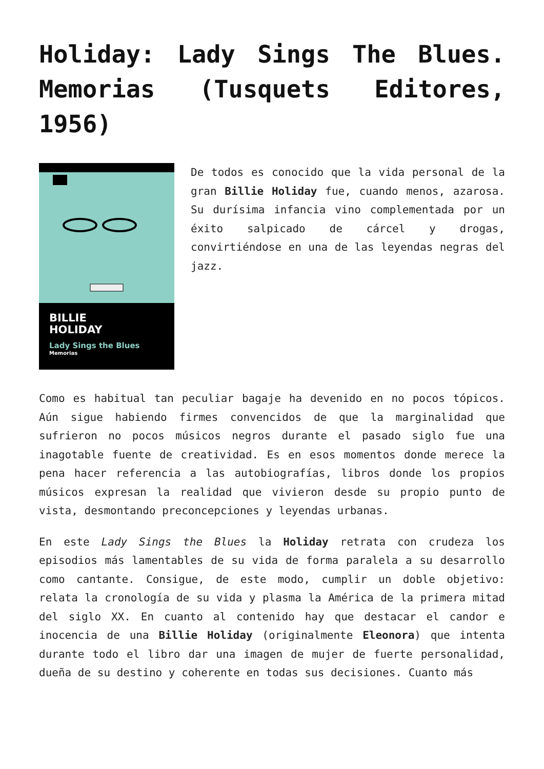Holiday: Lady Sings The Blues. Memorias (Tusquets Editores, 1956)
BILLIE
HOLIDAY
Lady Sings the Blues
Memorias
De todos es conocido que la vida personal de la gran Billie Holiday fue, cuando menos, azarosa. Su durísima infancia vino complementada por un éxito salpicado de cárcel y drogas, convirtiéndose en una de las leyendas negras del jazz.
Como es habitual tan peculiar bagaje ha devenido en no pocos tópicos. Aún sigue habiendo firmes convencidos de que la marginalidad que sufrieron no pocos músicos negros durante el pasado siglo fue una inagotable fuente de creatividad. Es en esos momentos donde merece la pena hacer referencia a las autobiografías, libros donde los propios músicos expresan la realidad que vivieron desde su propio punto de vista, desmontando preconcepciones y leyendas urbanas.
En este Lady Sings the Blues la Holiday retrata con crudeza los episodios más lamentables de su vida de forma paralela a su desarrollo como cantante. Consigue, de este modo, cumplir un doble objetivo: relata la cronología de su vida y plasma la América de la primera mitad del siglo XX. En cuanto al contenido hay que destacar el candor e inocencia de una Billie Holiday (originalmente Eleonora) que intenta durante todo el libro dar una imagen de mujer de fuerte personalidad, dueña de su destino y coherente en todas sus decisiones. Cuanto más